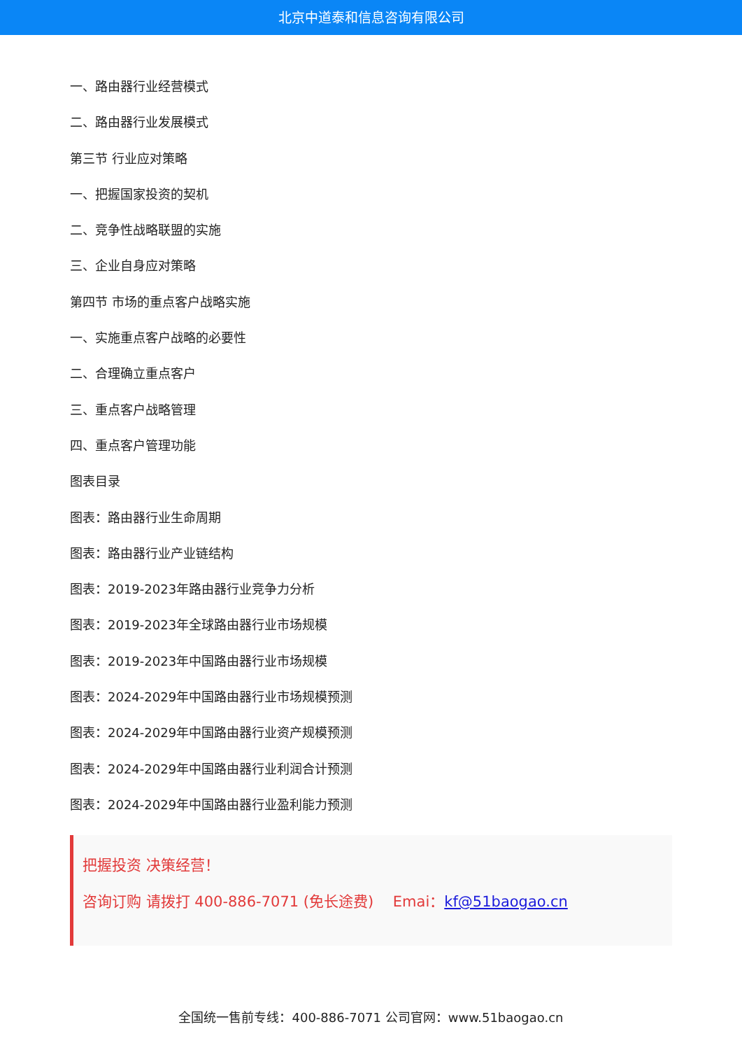北京中道泰和信息咨询有限公司
一、路由器行业经营模式
二、路由器行业发展模式
第三节 行业应对策略
一、把握国家投资的契机
二、竞争性战略联盟的实施
三、企业自身应对策略
第四节 市场的重点客户战略实施
一、实施重点客户战略的必要性
二、合理确立重点客户
三、重点客户战略管理
四、重点客户管理功能
图表目录
图表：路由器行业生命周期
图表：路由器行业产业链结构
图表：2019-2023年路由器行业竞争力分析
图表：2019-2023年全球路由器行业市场规模
图表：2019-2023年中国路由器行业市场规模
图表：2024-2029年中国路由器行业市场规模预测
图表：2024-2029年中国路由器行业资产规模预测
图表：2024-2029年中国路由器行业利润合计预测
图表：2024-2029年中国路由器行业盈利能力预测
把握投资 决策经营！
咨询订购 请拨打 400-886-7071 (免长途费)　 Emai：kf@51baogao.cn
全国统一售前专线：400-886-7071 公司官网：www.51baogao.cn